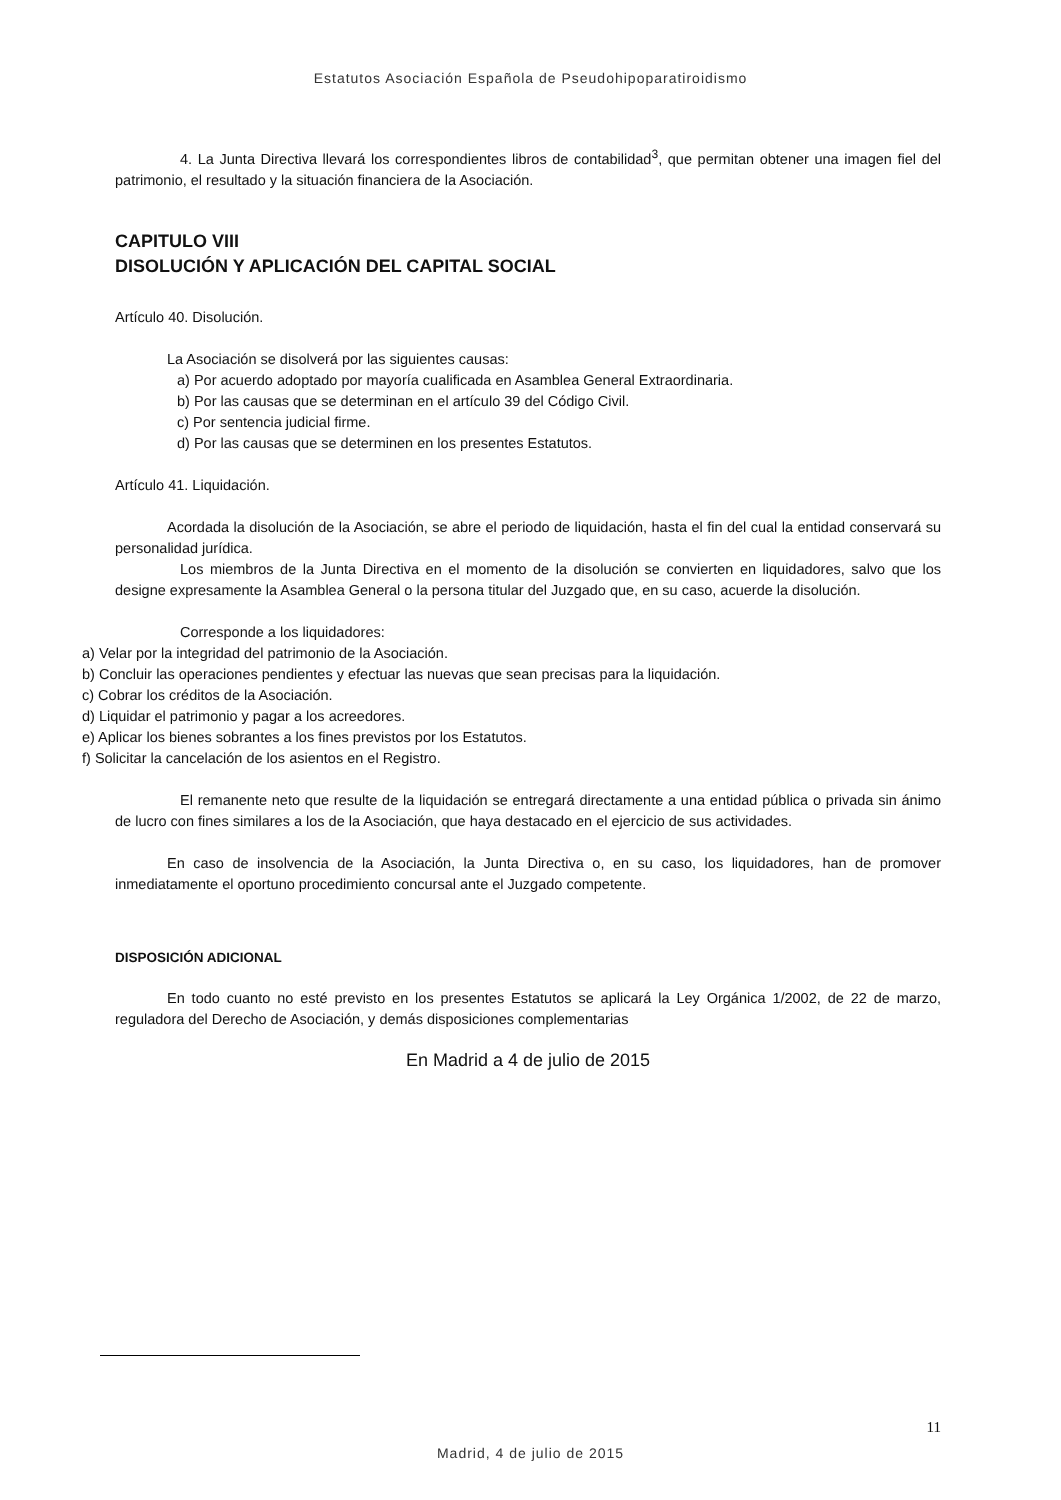Estatutos Asociación Española de Pseudohipoparatiroidismo
4. La Junta Directiva llevará los correspondientes libros de contabilidad<sup>3</sup>, que permitan obtener una imagen fiel del patrimonio, el resultado y la situación financiera de la Asociación.
CAPITULO VIII
DISOLUCIÓN Y APLICACIÓN DEL CAPITAL SOCIAL
Artículo 40. Disolución.
La Asociación se disolverá por las siguientes causas:
a) Por acuerdo adoptado por mayoría cualificada en Asamblea General Extraordinaria.
b) Por las causas que se determinan en el artículo 39 del Código Civil.
c) Por sentencia judicial firme.
d) Por las causas que se determinen en los presentes Estatutos.
Artículo 41. Liquidación.
Acordada la disolución de la Asociación, se abre el periodo de liquidación, hasta el fin del cual la entidad conservará su personalidad jurídica.
Los miembros de la Junta Directiva en el momento de la disolución se convierten en liquidadores, salvo que los designe expresamente la Asamblea General o la persona titular del Juzgado que, en su caso, acuerde la disolución.
Corresponde a los liquidadores:
a) Velar por la integridad del patrimonio de la Asociación.
b) Concluir las operaciones pendientes y efectuar las nuevas que sean precisas para la liquidación.
c) Cobrar los créditos de la Asociación.
d) Liquidar el patrimonio y pagar a los acreedores.
e) Aplicar los bienes sobrantes a los fines previstos por los Estatutos.
f) Solicitar la cancelación de los asientos en el Registro.
El remanente neto que resulte de la liquidación se entregará directamente a una entidad pública o privada sin ánimo de lucro con fines similares a los de la Asociación, que haya destacado en el ejercicio de sus actividades.
En caso de insolvencia de la Asociación, la Junta Directiva o, en su caso, los liquidadores, han de promover inmediatamente el oportuno procedimiento concursal ante el Juzgado competente.
DISPOSICIÓN ADICIONAL
En todo cuanto no esté previsto en los presentes Estatutos se aplicará la Ley Orgánica 1/2002, de 22 de marzo, reguladora del Derecho de Asociación, y demás disposiciones complementarias
En Madrid a 4 de julio de 2015
11
Madrid, 4 de julio de 2015